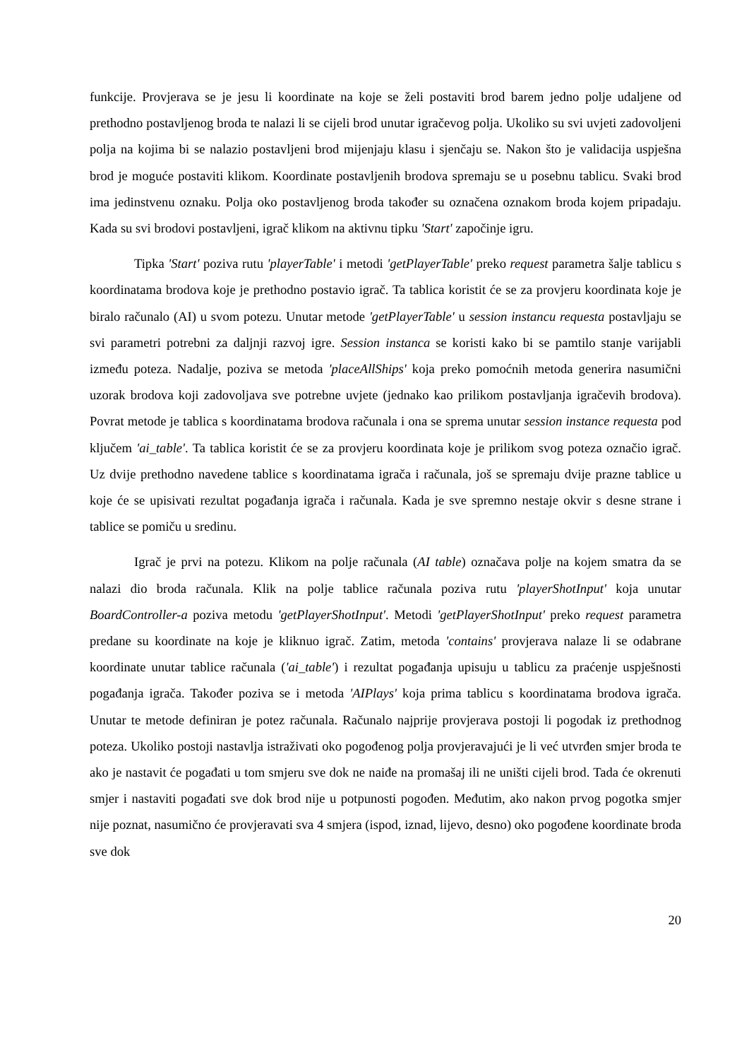funkcije. Provjerava se je jesu li koordinate na koje se želi postaviti brod barem jedno polje udaljene od prethodno postavljenog broda te nalazi li se cijeli brod unutar igračevog polja. Ukoliko su svi uvjeti zadovoljeni polja na kojima bi se nalazio postavljeni brod mijenjaju klasu i sjenčaju se. Nakon što je validacija uspješna brod je moguće postaviti klikom. Koordinate postavljenih brodova spremaju se u posebnu tablicu. Svaki brod ima jedinstvenu oznaku. Polja oko postavljenog broda također su označena oznakom broda kojem pripadaju. Kada su svi brodovi postavljeni, igrač klikom na aktivnu tipku 'Start' započinje igru.
Tipka 'Start' poziva rutu 'playerTable' i metodi 'getPlayerTable' preko request parametra šalje tablicu s koordinatama brodova koje je prethodno postavio igrač. Ta tablica koristit će se za provjeru koordinata koje je biralo računalo (AI) u svom potezu. Unutar metode 'getPlayerTable' u session instancu requesta postavljaju se svi parametri potrebni za daljnji razvoj igre. Session instanca se koristi kako bi se pamtilo stanje varijabli između poteza. Nadalje, poziva se metoda 'placeAllShips' koja preko pomoćnih metoda generira nasumični uzorak brodova koji zadovoljava sve potrebne uvjete (jednako kao prilikom postavljanja igračevih brodova). Povrat metode je tablica s koordinatama brodova računala i ona se sprema unutar session instance requesta pod ključem 'ai_table'. Ta tablica koristit će se za provjeru koordinata koje je prilikom svog poteza označio igrač. Uz dvije prethodno navedene tablice s koordinatama igrača i računala, još se spremaju dvije prazne tablice u koje će se upisivati rezultat pogađanja igrača i računala. Kada je sve spremno nestaje okvir s desne strane i tablice se pomiču u sredinu.
Igrač je prvi na potezu. Klikom na polje računala (AI table) označava polje na kojem smatra da se nalazi dio broda računala. Klik na polje tablice računala poziva rutu 'playerShotInput' koja unutar BoardController-a poziva metodu 'getPlayerShotInput'. Metodi 'getPlayerShotInput' preko request parametra predane su koordinate na koje je kliknuo igrač. Zatim, metoda 'contains' provjerava nalaze li se odabrane koordinate unutar tablice računala ('ai_table') i rezultat pogađanja upisuju u tablicu za praćenje uspješnosti pogađanja igrača. Također poziva se i metoda 'AIPlays' koja prima tablicu s koordinatama brodova igrača. Unutar te metode definiran je potez računala. Računalo najprije provjerava postoji li pogodak iz prethodnog poteza. Ukoliko postoji nastavlja istraživati oko pogođenog polja provjeravajući je li već utvrđen smjer broda te ako je nastavit će pogađati u tom smjeru sve dok ne naiđe na promašaj ili ne uništi cijeli brod. Tada će okrenuti smjer i nastaviti pogađati sve dok brod nije u potpunosti pogođen. Međutim, ako nakon prvog pogotka smjer nije poznat, nasumično će provjeravati sva 4 smjera (ispod, iznad, lijevo, desno) oko pogođene koordinate broda sve dok
20